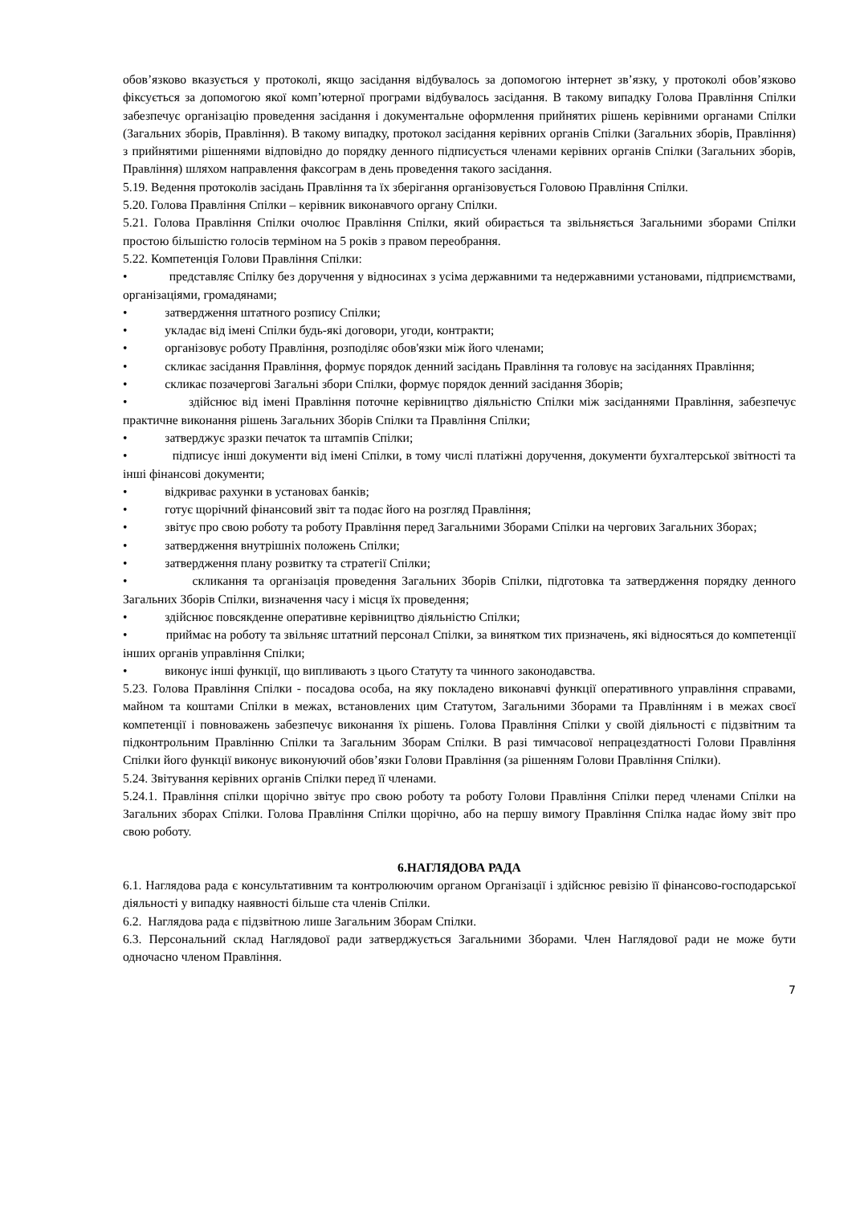обов’язково вказується у протоколі, якщо засідання відбувалось за допомогою інтернет зв’язку, у протоколі обов’язково фіксується за допомогою якої комп’ютерної програми відбувалось засідання. В такому випадку Голова Правління Спілки забезпечує організацію проведення засідання і документальне оформлення прийнятих рішень керівними органами Спілки (Загальних зборів, Правління). В такому випадку, протокол засідання керівних органів Спілки (Загальних зборів, Правління) з прийнятими рішеннями відповідно до порядку денного підписується членами керівних органів Спілки (Загальних зборів, Правління) шляхом направлення факсограм в день проведення такого засідання.
5.19. Ведення протоколів засідань Правління та їх зберігання організовується Головою Правління Спілки.
5.20. Голова Правління Спілки – керівник виконавчого органу Спілки.
5.21. Голова Правління Спілки очолює Правління Спілки, який обирається та звільняється Загальними зборами Спілки простою більшістю голосів терміном на 5 років з правом переобрання.
5.22. Компетенція Голови Правління Спілки:
• представляє Спілку без доручення у відносинах з усіма державними та недержавними установами, підприємствами, організаціями, громадянами;
• затвердження штатного розпису Спілки;
• укладає від імені Спілки будь-які договори, угоди, контракти;
• організовує роботу Правління, розподіляє обов'язки між його членами;
• скликає засідання Правління, формує порядок денний засідань Правління та головує на засіданнях Правління;
• скликає позачергові Загальні збори Спілки, формує порядок денний засідання Зборів;
• здійснює від імені Правління поточне керівництво діяльністю Спілки між засіданнями Правління, забезпечує практичне виконання рішень Загальних Зборів Спілки та Правління Спілки;
• затверджує зразки печаток та штампів Спілки;
• підписує інші документи від імені Спілки, в тому числі платіжні доручення, документи бухгалтерської звітності та інші фінансові документи;
• відкриває рахунки в установах банків;
• готує щорічний фінансовий звіт та подає його на розгляд Правління;
• звітує про свою роботу та роботу Правління перед Загальними Зборами Спілки на чергових Загальних Зборах;
• затвердження внутрішніх положень Спілки;
• затвердження плану розвитку та стратегії Спілки;
• скликання та організація проведення Загальних Зборів Спілки, підготовка та затвердження порядку денного Загальних Зборів Спілки, визначення часу і місця їх проведення;
• здійснює повсякденне оперативне керівництво діяльністю Спілки;
• приймає на роботу та звільняє штатний персонал Спілки, за винятком тих призначень, які відносяться до компетенції інших органів управління Спілки;
• виконує інші функції, що випливають з цього Статуту та чинного законодавства.
5.23. Голова Правління Спілки - посадова особа, на яку покладено виконавчі функції оперативного управління справами, майном та коштами Спілки в межах, встановлених цим Статутом, Загальними Зборами та Правлінням і в межах своєї компетенції і повноважень забезпечує виконання їх рішень. Голова Правління Спілки у своїй діяльності є підзвітним та підконтрольним Правлінню Спілки та Загальним Зборам Спілки. В разі тимчасової непрацездатності Голови Правління Спілки його функції виконує виконуючий обов’язки Голови Правління (за рішенням Голови Правління Спілки).
5.24. Звітування керівних органів Спілки перед її членами.
5.24.1. Правління спілки щорічно звітує про свою роботу та роботу Голови Правління Спілки перед членами Спілки на Загальних зборах Спілки. Голова Правління Спілки щорічно, або на першу вимогу Правління Спілка надає йому звіт про свою роботу.
6.НАГЛЯДОВА РАДА
6.1. Наглядова рада є консультативним та контролюючим органом Організації і здійснює ревізію її фінансово-господарської діяльності у випадку наявності більше ста членів Спілки.
6.2. Наглядова рада є підзвітною лише Загальним Зборам Спілки.
6.3. Персональний склад Наглядової ради затверджується Загальними Зборами. Член Наглядової ради не може бути одночасно членом Правління.
7